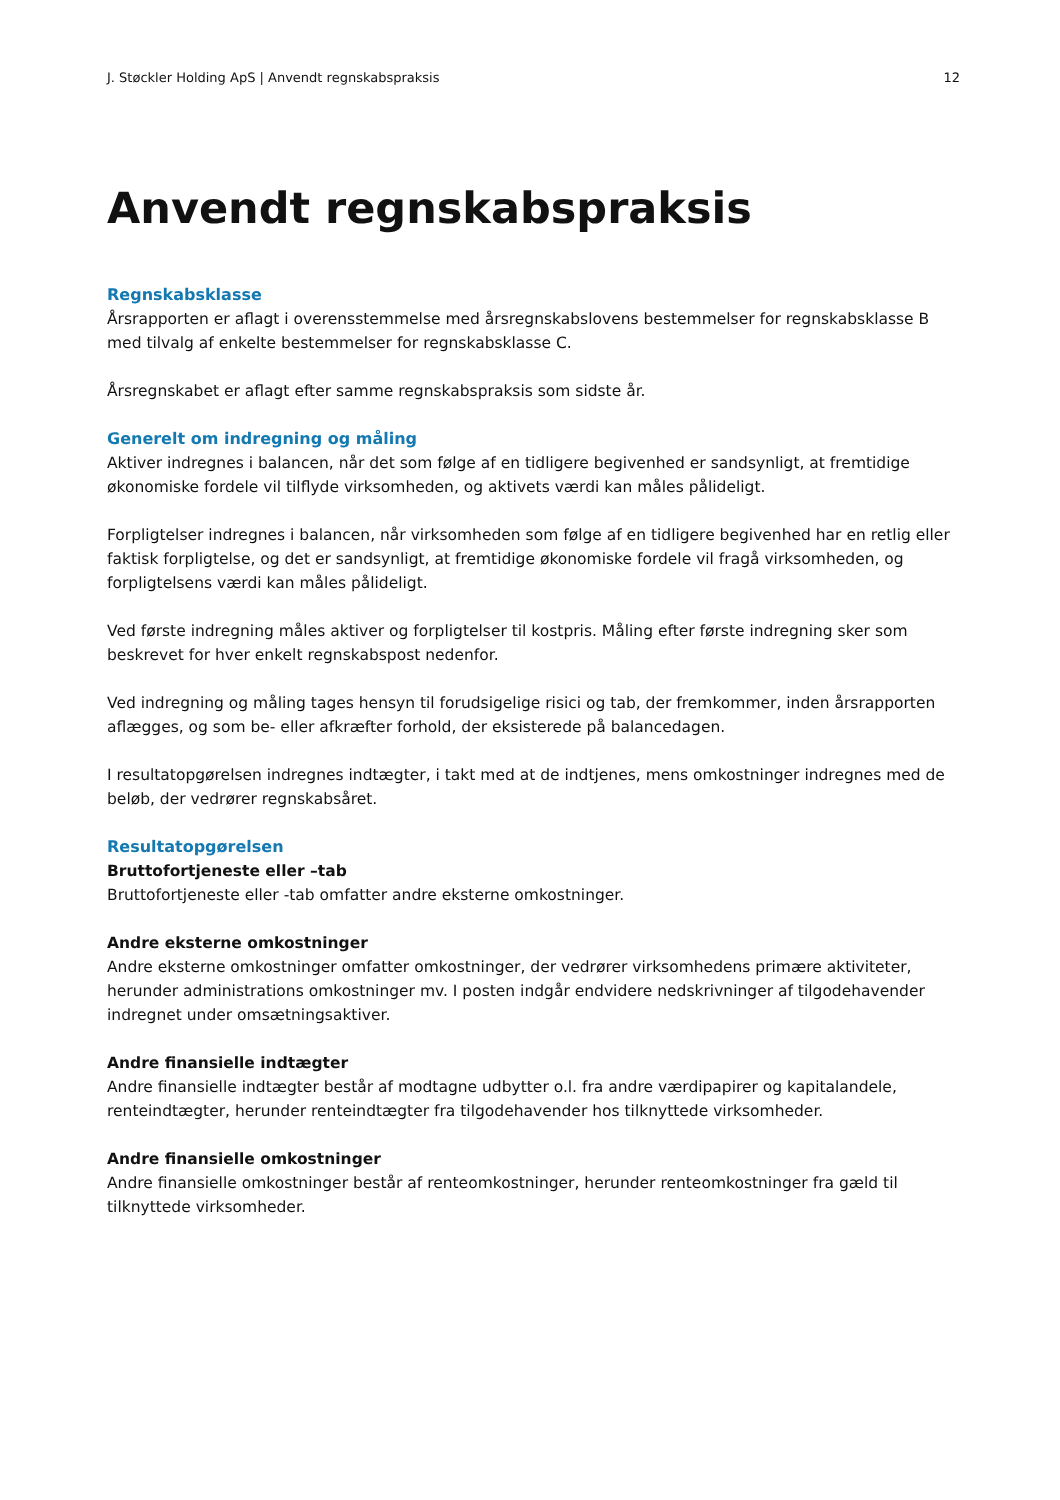J. Støckler Holding ApS | Anvendt regnskabspraksis 12
Anvendt regnskabspraksis
Regnskabsklasse
Årsrapporten er aflagt i overensstemmelse med årsregnskabslovens bestemmelser for regnskabsklasse B med tilvalg af enkelte bestemmelser for regnskabsklasse C.
Årsregnskabet er aflagt efter samme regnskabspraksis som sidste år.
Generelt om indregning og måling
Aktiver indregnes i balancen, når det som følge af en tidligere begivenhed er sandsynligt, at fremtidige økonomiske fordele vil tilflyde virksomheden, og aktivets værdi kan måles pålideligt.
Forpligtelser indregnes i balancen, når virksomheden som følge af en tidligere begivenhed har en retlig eller faktisk forpligtelse, og det er sandsynligt, at fremtidige økonomiske fordele vil fragå virksomheden, og forpligtelsens værdi kan måles pålideligt.
Ved første indregning måles aktiver og forpligtelser til kostpris. Måling efter første indregning sker som beskrevet for hver enkelt regnskabspost nedenfor.
Ved indregning og måling tages hensyn til forudsigelige risici og tab, der fremkommer, inden årsrapporten aflægges, og som be- eller afkræfter forhold, der eksisterede på balancedagen.
I resultatopgørelsen indregnes indtægter, i takt med at de indtjenes, mens omkostninger indregnes med de beløb, der vedrører regnskabsåret.
Resultatopgørelsen
Bruttofortjeneste eller –tab
Bruttofortjeneste eller -tab omfatter andre eksterne omkostninger.
Andre eksterne omkostninger
Andre eksterne omkostninger omfatter omkostninger, der vedrører virksomhedens primære aktiviteter, herunder administrations omkostninger mv. I posten indgår endvidere nedskrivninger af tilgodehavender indregnet under omsætningsaktiver.
Andre finansielle indtægter
Andre finansielle indtægter består af modtagne udbytter o.l. fra andre værdipapirer og kapitalandele, renteindtægter, herunder renteindtægter fra tilgodehavender hos tilknyttede virksomheder.
Andre finansielle omkostninger
Andre finansielle omkostninger består af renteomkostninger, herunder renteomkostninger fra gæld til tilknyttede virksomheder.